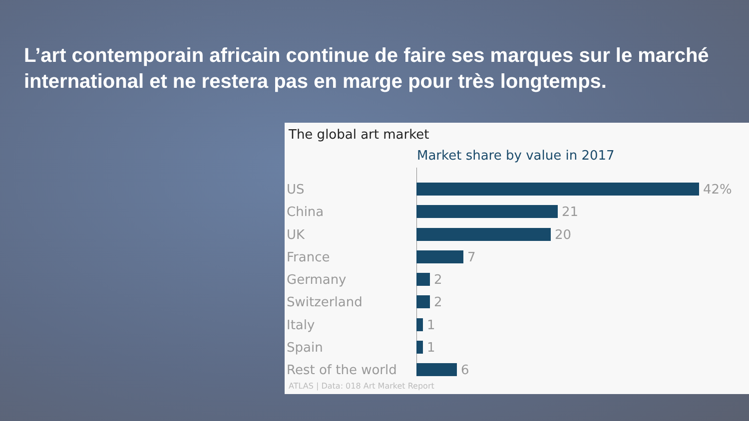L’art contemporain africain continue de faire ses marques sur le marché international et ne restera pas en marge pour très longtemps.
The global art market
Market share by value in 2017
US 42%
China 21
UK 20
France 7
Germany 2
Switzerland 2
Italy 1
Spain 1
Rest of the world
6
ATLAS | Data: 018 Art Market Report